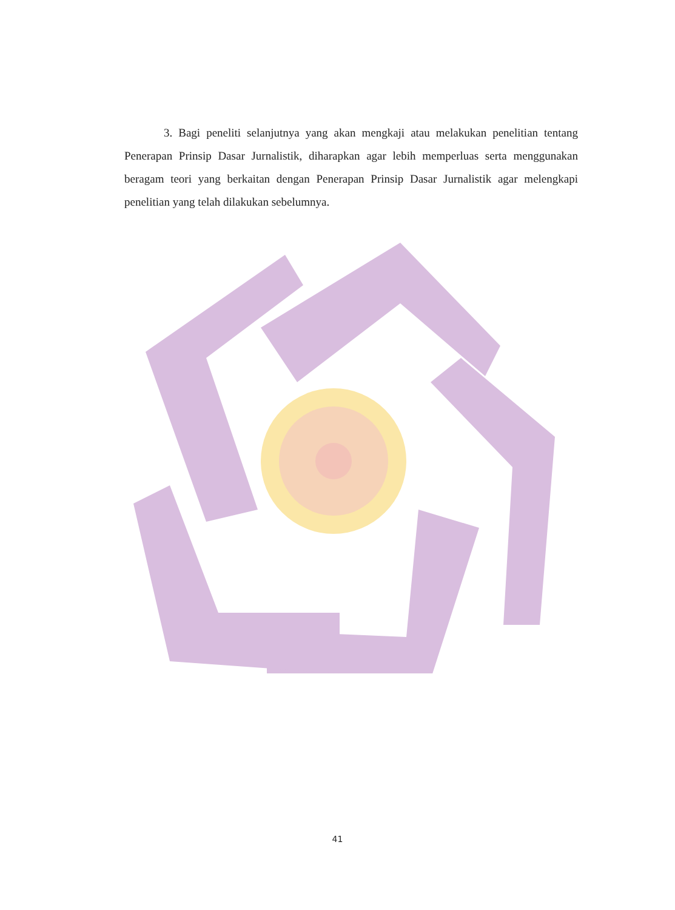3. Bagi peneliti selanjutnya yang akan mengkaji atau melakukan penelitian tentang Penerapan Prinsip Dasar Jurnalistik, diharapkan agar lebih memperluas serta menggunakan beragam teori yang berkaitan dengan Penerapan Prinsip Dasar Jurnalistik agar melengkapi penelitian yang telah dilakukan sebelumnya.
41